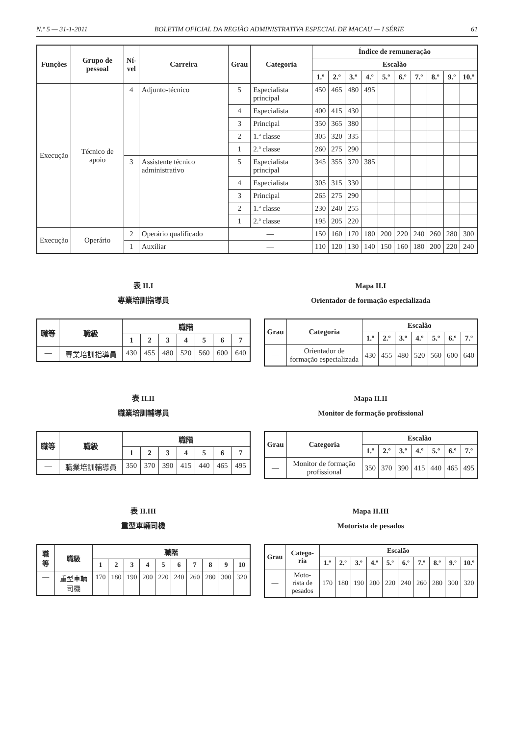N.º 5 — 31-1-2011 BOLETIM OFICIAL DA REGIÃO ADMINISTRATIVA ESPECIAL DE MACAU — I SÉRIE 61
| Funções | Grupo de pessoal | Ní- vel | Carreira | Grau | Categoria | Índice de remuneração | | | | | | | | | |
| --- | --- | --- | --- | --- | --- | --- | --- | --- | --- | --- | --- | --- | --- | --- | --- |
| | | | | | | Escalão | | | | | | | | | |
| | | | | | | 1.º | 2.º | 3.º | 4.º | 5.º | 6.º | 7.º | 8.º | 9.º | 10.º |
| Execução | Técnico de apoio | 4 | Adjunto-técnico | 5 | Especialista principal | 450 | 465 | 480 | 495 | | | | | | |
| | | | | 4 | Especialista | 400 | 415 | 430 | | | | | | | |
| | | | | 3 | Principal | 350 | 365 | 380 | | | | | | | |
| | | | | 2 | 1.ª classe | 305 | 320 | 335 | | | | | | | |
| | | | | 1 | 2.ª classe | 260 | 275 | 290 | | | | | | | |
| | | 3 | Assistente técnico administrativo | 5 | Especialista principal | 345 | 355 | 370 | 385 | | | | | | |
| | | | | 4 | Especialista | 305 | 315 | 330 | | | | | | | |
| | | | | 3 | Principal | 265 | 275 | 290 | | | | | | | |
| | | | | 2 | 1.ª classe | 230 | 240 | 255 | | | | | | | |
| | | | | 1 | 2.ª classe | 195 | 205 | 220 | | | | | | | |
| Execução | Operário | 2 | Operário qualificado | — | | 150 | 160 | 170 | 180 | 200 | 220 | 240 | 260 | 280 | 300 |
| | | 1 | Auxiliar | — | | 110 | 120 | 130 | 140 | 150 | 160 | 180 | 200 | 220 | 240 |
表 II.I
專業培訓指導員
| 職等 | 職級 | 職階 | | | | | | |
| --- | --- | --- | --- | --- | --- | --- | --- | --- |
| | | 1 | 2 | 3 | 4 | 5 | 6 | 7 |
| — | 專業培訓指導員 | 430 | 455 | 480 | 520 | 560 | 600 | 640 |
Mapa II.I
Orientador de formação especializada
| Grau | Categoria | Escalão | | | | | | |
| --- | --- | --- | --- | --- | --- | --- | --- | --- |
| | | 1.º | 2.º | 3.º | 4.º | 5.º | 6.º | 7.º |
| — | Orientador de formação especializada | 430 | 455 | 480 | 520 | 560 | 600 | 640 |
表 II.II
職業培訓輔導員
| 職等 | 職級 | 職階 | | | | | | |
| --- | --- | --- | --- | --- | --- | --- | --- | --- |
| | | 1 | 2 | 3 | 4 | 5 | 6 | 7 |
| — | 職業培訓輔導員 | 350 | 370 | 390 | 415 | 440 | 465 | 495 |
Mapa II.II
Monitor de formação profissional
| Grau | Categoria | Escalão | | | | | | |
| --- | --- | --- | --- | --- | --- | --- | --- | --- |
| | | 1.º | 2.º | 3.º | 4.º | 5.º | 6.º | 7.º |
| — | Monitor de formação profissional | 350 | 370 | 390 | 415 | 440 | 465 | 495 |
表 II.III
重型車輛司機
| 職等 | 職級 | 職階 | | | | | | | | | |
| --- | --- | --- | --- | --- | --- | --- | --- | --- | --- | --- | --- |
| | | 1 | 2 | 3 | 4 | 5 | 6 | 7 | 8 | 9 | 10 |
| — | 重型車輛司機 | 170 | 180 | 190 | 200 | 220 | 240 | 260 | 280 | 300 | 320 |
Mapa II.III
Motorista de pesados
| Grau | Catego- ria | Escalão | | | | | | | | | |
| --- | --- | --- | --- | --- | --- | --- | --- | --- | --- | --- | --- |
| | | 1.º | 2.º | 3.º | 4.º | 5.º | 6.º | 7.º | 8.º | 9.º | 10.º |
| — | Moto- rista de pesados | 170 | 180 | 190 | 200 | 220 | 240 | 260 | 280 | 300 | 320 |